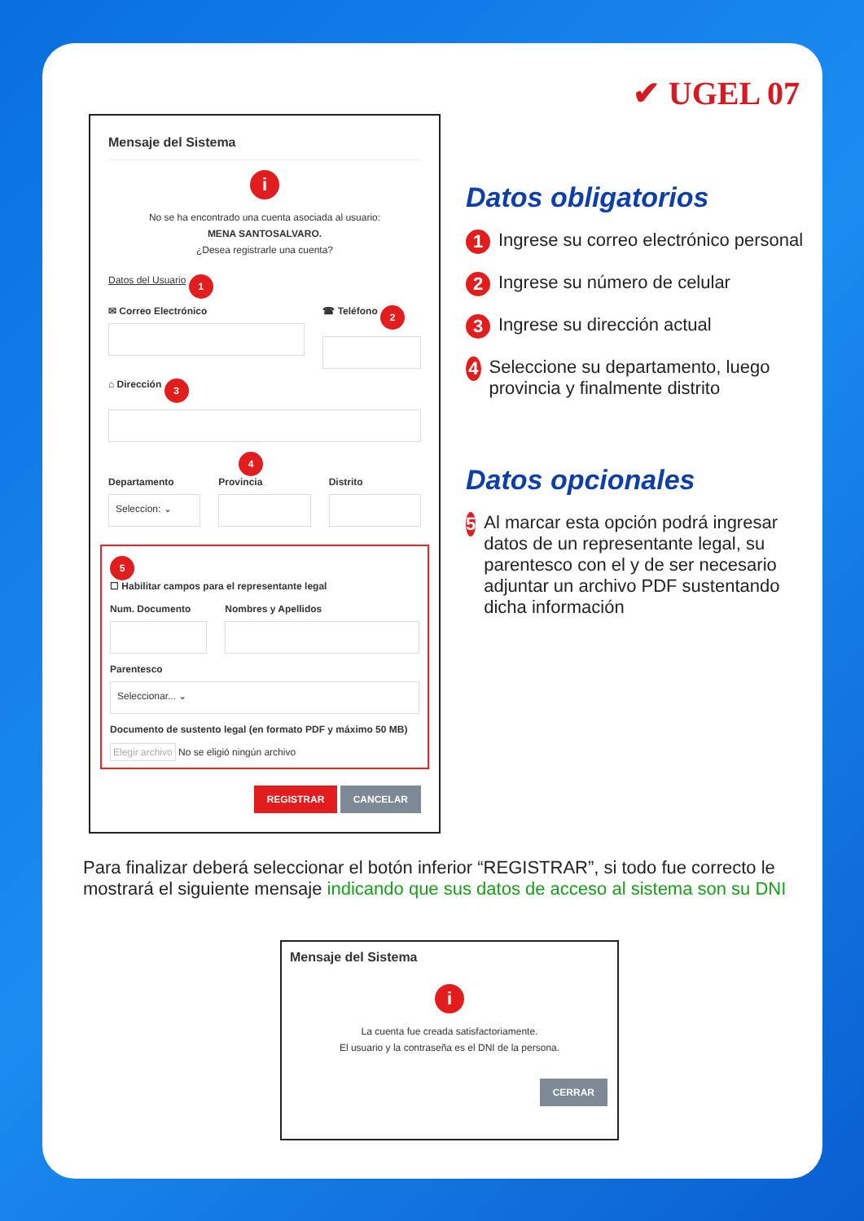✔ UGEL 07
Mensaje del Sistema
i
No se ha encontrado una cuenta asociada al usuario:
MENA SANTOSALVARO.
¿Desea registrarle una cuenta?
Datos del Usuario 1
✉ Correo Electrónico ☎ Teléfono 2
⌂ Dirección 3 4
Departamento
Seleccion: ⌄
Provincia Distrito
5
☐ Habilitar campos para el representante legal
Num. Documento Nombres y Apellidos
Parentesco
Seleccionar... ⌄
Documento de sustento legal (en formato PDF y máximo 50 MB)
Elegir archivo No se eligió ningún archivo
REGISTRAR CANCELAR
Datos obligatorios
1
Ingrese su correo electrónico personal
2
Ingrese su número de celular
3
Ingrese su dirección actual
4
Seleccione su departamento, luego provincia y finalmente distrito
Datos opcionales
5
Al marcar esta opción podrá ingresar datos de un representante legal, su parentesco con el y de ser necesario adjuntar un archivo PDF sustentando dicha información
Para finalizar deberá seleccionar el botón inferior “REGISTRAR”, si todo fue correcto le mostrará el siguiente mensaje indicando que sus datos de acceso al sistema son su DNI
Mensaje del Sistema
i
La cuenta fue creada satisfactoriamente.
El usuario y la contraseña es el DNI de la persona.
CERRAR